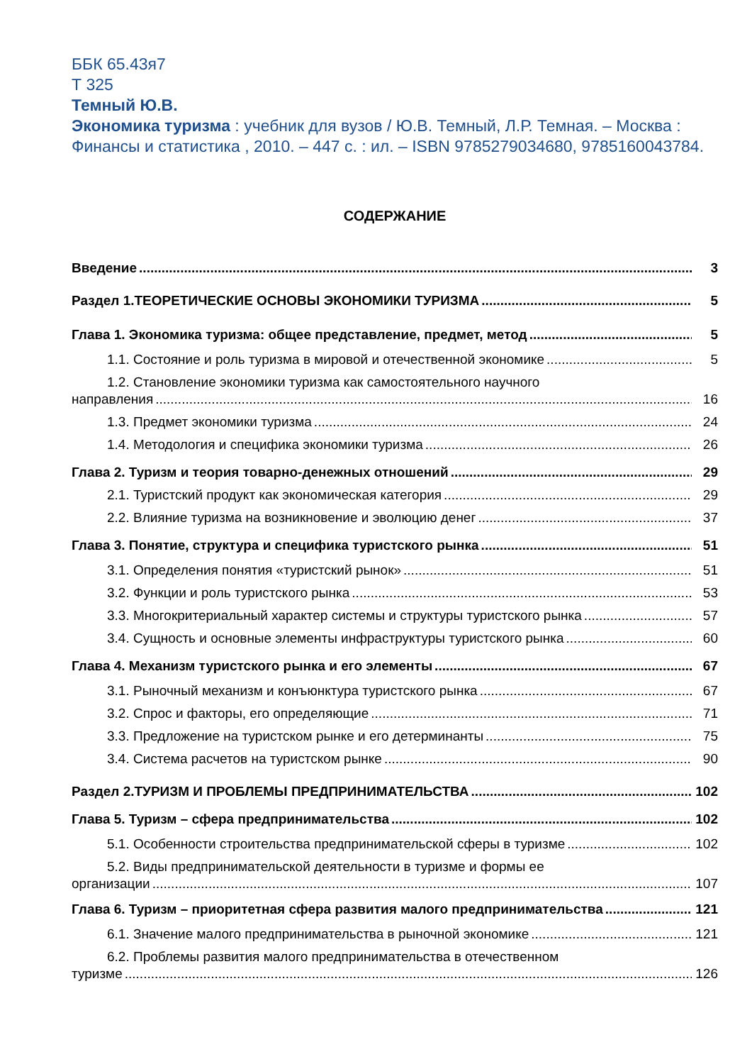ББК 65.43я7
Т 325
Темный Ю.В.
Экономика туризма : учебник для вузов / Ю.В. Темный, Л.Р. Темная. – Москва : Финансы и статистика , 2010. – 447 с. : ил. – ISBN 9785279034680, 9785160043784.
СОДЕРЖАНИЕ
Введение 3
Раздел 1.ТЕОРЕТИЧЕСКИЕ ОСНОВЫ ЭКОНОМИКИ ТУРИЗМА 5
Глава 1. Экономика туризма: общее представление, предмет, метод 5
1.1. Состояние и роль туризма в мировой и отечественной экономике 5
1.2. Становление экономики туризма как самостоятельного научного
направления 16
1.3. Предмет экономики туризма 24
1.4. Методология и специфика экономики туризма 26
Глава 2. Туризм и теория товарно-денежных отношений 29
2.1. Туристский продукт как экономическая категория 29
2.2. Влияние туризма на возникновение и эволюцию денег 37
Глава 3. Понятие, структура и специфика туристского рынка 51
3.1. Определения понятия «туристский рынок» 51
3.2. Функции и роль туристского рынка 53
3.3. Многокритериальный характер системы и структуры туристского рынка 57
3.4. Сущность и основные элементы инфраструктуры туристского рынка 60
Глава 4. Механизм туристского рынка и его элементы 67
3.1. Рыночный механизм и конъюнктура туристского рынка 67
3.2. Спрос и факторы, его определяющие 71
3.3. Предложение на туристском рынке и его детерминанты 75
3.4. Система расчетов на туристском рынке 90
Раздел 2.ТУРИЗМ И ПРОБЛЕМЫ ПРЕДПРИНИМАТЕЛЬСТВА 102
Глава 5. Туризм – сфера предпринимательства 102
5.1. Особенности строительства предпринимательской сферы в туризме 102
5.2. Виды предпринимательской деятельности в туризме и формы ее
организации 107
Глава 6. Туризм – приоритетная сфера развития малого предпринимательства 121
6.1. Значение малого предпринимательства в рыночной экономике 121
6.2. Проблемы развития малого предпринимательства в отечественном
туризме 126